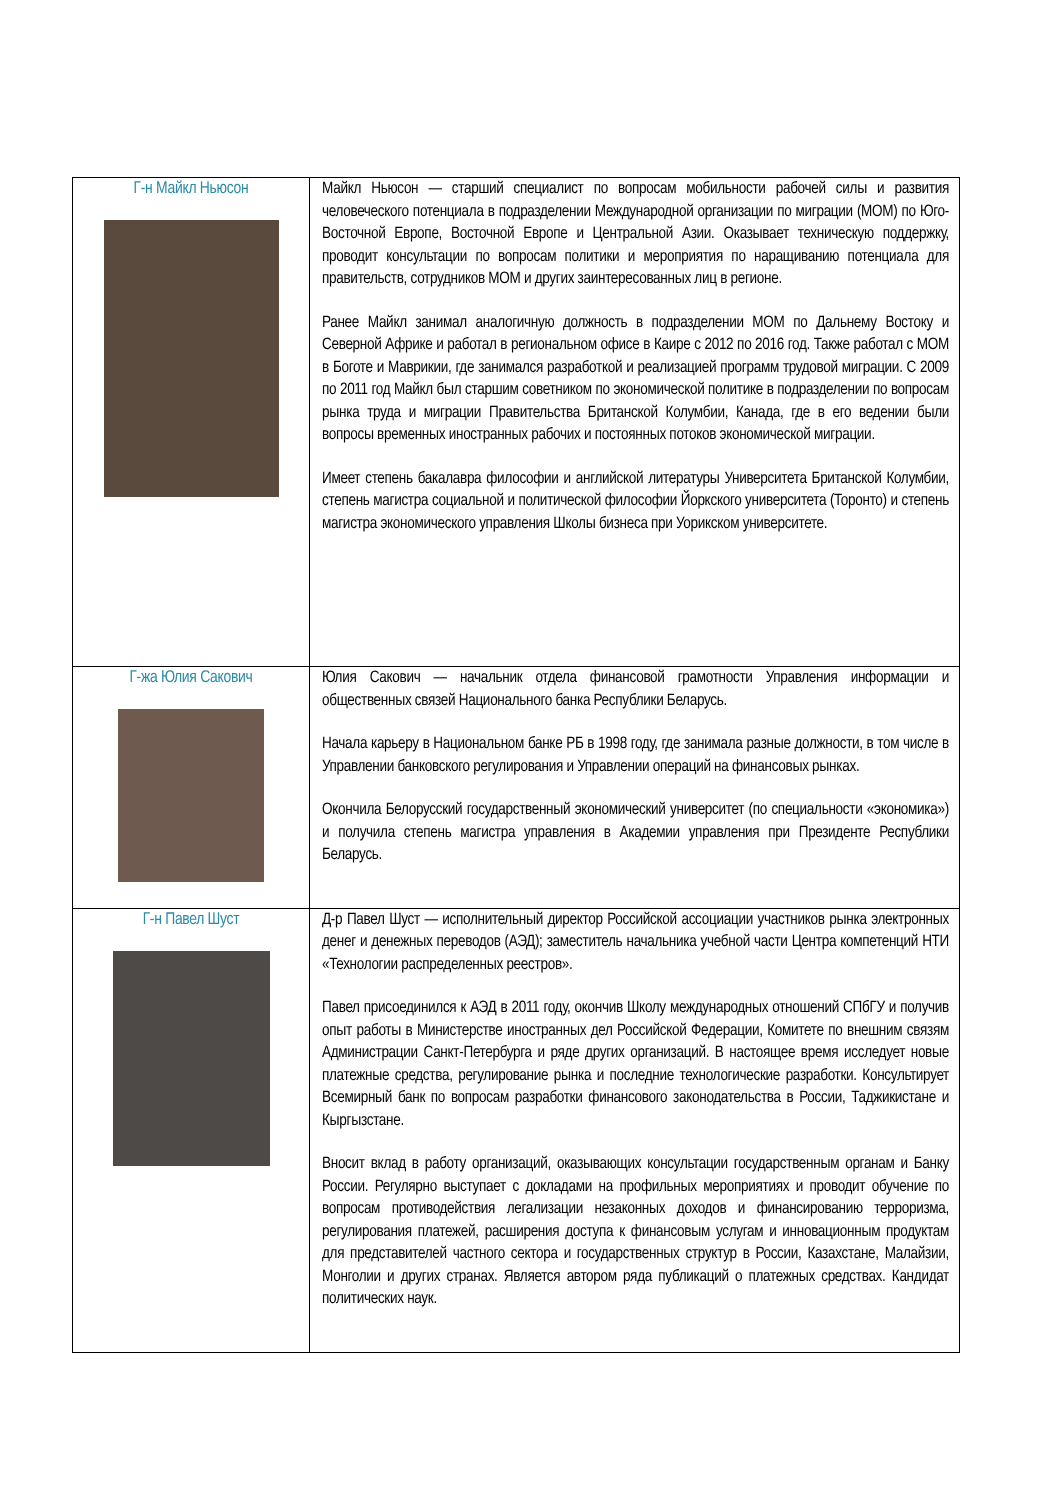| Г-н Майкл Ньюсон | Майкл Ньюсон — старший специалист по вопросам мобильности рабочей силы и развития человеческого потенциала в подразделении Международной организации по миграции (МОМ) по Юго-Восточной Европе, Восточной Европе и Центральной Азии. Оказывает техническую поддержку, проводит консультации по вопросам политики и мероприятия по наращиванию потенциала для правительств, сотрудников МОМ и других заинтересованных лиц в регионе. Ранее Майкл занимал аналогичную должность в подразделении МОМ по Дальнему Востоку и Северной Африке и работал в региональном офисе в Каире с 2012 по 2016 год. Также работал с МОМ в Боготе и Маврикии, где занимался разработкой и реализацией программ трудовой миграции. С 2009 по 2011 год Майкл был старшим советником по экономической политике в подразделении по вопросам рынка труда и миграции Правительства Британской Колумбии, Канада, где в его ведении были вопросы временных иностранных рабочих и постоянных потоков экономической миграции. Имеет степень бакалавра философии и английской литературы Университета Британской Колумбии, степень магистра социальной и политической философии Йоркского университета (Торонто) и степень магистра экономического управления Школы бизнеса при Уорикском университете. |
| Г-жа Юлия Сакович | Юлия Сакович — начальник отдела финансовой грамотности Управления информации и общественных связей Национального банка Республики Беларусь. Начала карьеру в Национальном банке РБ в 1998 году, где занимала разные должности, в том числе в Управлении банковского регулирования и Управлении операций на финансовых рынках. Окончила Белорусский государственный экономический университет (по специальности «экономика») и получила степень магистра управления в Академии управления при Президенте Республики Беларусь. |
| Г-н Павел Шуст | Д-р Павел Шуст — исполнительный директор Российской ассоциации участников рынка электронных денег и денежных переводов (АЭД); заместитель начальника учебной части Центра компетенций НТИ «Технологии распределенных реестров». Павел присоединился к АЭД в 2011 году, окончив Школу международных отношений СПбГУ и получив опыт работы в Министерстве иностранных дел Российской Федерации, Комитете по внешним связям Администрации Санкт-Петербурга и ряде других организаций. В настоящее время исследует новые платежные средства, регулирование рынка и последние технологические разработки. Консультирует Всемирный банк по вопросам разработки финансового законодательства в России, Таджикистане и Кыргызстане. Вносит вклад в работу организаций, оказывающих консультации государственным органам и Банку России. Регулярно выступает с докладами на профильных мероприятиях и проводит обучение по вопросам противодействия легализации незаконных доходов и финансированию терроризма, регулирования платежей, расширения доступа к финансовым услугам и инновационным продуктам для представителей частного сектора и государственных структур в России, Казахстане, Малайзии, Монголии и других странах. Является автором ряда публикаций о платежных средствах. Кандидат политических наук. |